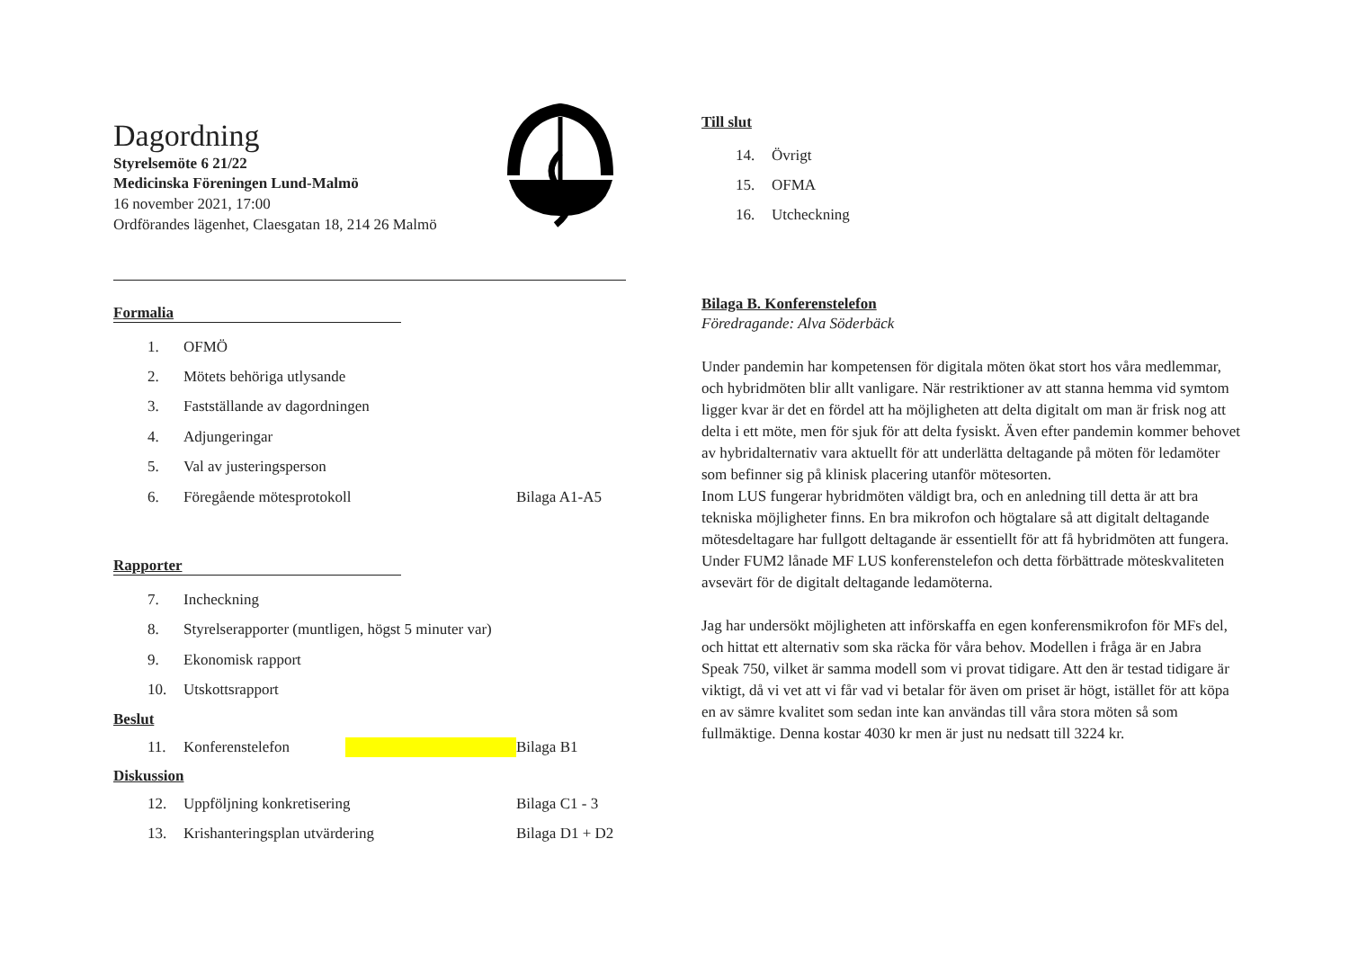Dagordning
Styrelsemöte 6 21/22
Medicinska Föreningen Lund-Malmö
16 november 2021, 17:00
Ordförandes lägenhet, Claesgatan 18, 214 26 Malmö
Formalia
1. OFMÖ
2. Mötets behöriga utlysande
3. Fastställande av dagordningen
4. Adjungeringar
5. Val av justeringsperson
6. Föregående mötesprotokoll Bilaga A1-A5
Rapporter
7. Incheckning
8. Styrelserapporter (muntligen, högst 5 minuter var)
9. Ekonomisk rapport
10. Utskottsrapport
Beslut
11. Konferenstelefon Bilaga B1
Diskussion
12. Uppföljning konkretisering Bilaga C1 - 3
13. Krishanteringsplan utvärdering Bilaga D1 + D2
Till slut
14. Övrigt
15. OFMA
16. Utcheckning
Bilaga B. Konferenstelefon
Föredragande: Alva Söderbäck
Under pandemin har kompetensen för digitala möten ökat stort hos våra medlemmar, och hybridmöten blir allt vanligare. När restriktioner av att stanna hemma vid symtom ligger kvar är det en fördel att ha möjligheten att delta digitalt om man är frisk nog att delta i ett möte, men för sjuk för att delta fysiskt. Även efter pandemin kommer behovet av hybridalternativ vara aktuellt för att underlätta deltagande på möten för ledamöter som befinner sig på klinisk placering utanför mötesorten.
Inom LUS fungerar hybridmöten väldigt bra, och en anledning till detta är att bra tekniska möjligheter finns. En bra mikrofon och högtalare så att digitalt deltagande mötesdeltagare har fullgott deltagande är essentiellt för att få hybridmöten att fungera. Under FUM2 lånade MF LUS konferenstelefon och detta förbättrade möteskvaliteten avsevärt för de digitalt deltagande ledamöterna.
Jag har undersökt möjligheten att införskaffa en egen konferensmikrofon för MFs del, och hittat ett alternativ som ska räcka för våra behov. Modellen i fråga är en Jabra Speak 750, vilket är samma modell som vi provat tidigare. Att den är testad tidigare är viktigt, då vi vet att vi får vad vi betalar för även om priset är högt, istället för att köpa en av sämre kvalitet som sedan inte kan användas till våra stora möten så som fullmäktige. Denna kostar 4030 kr men är just nu nedsatt till 3224 kr.